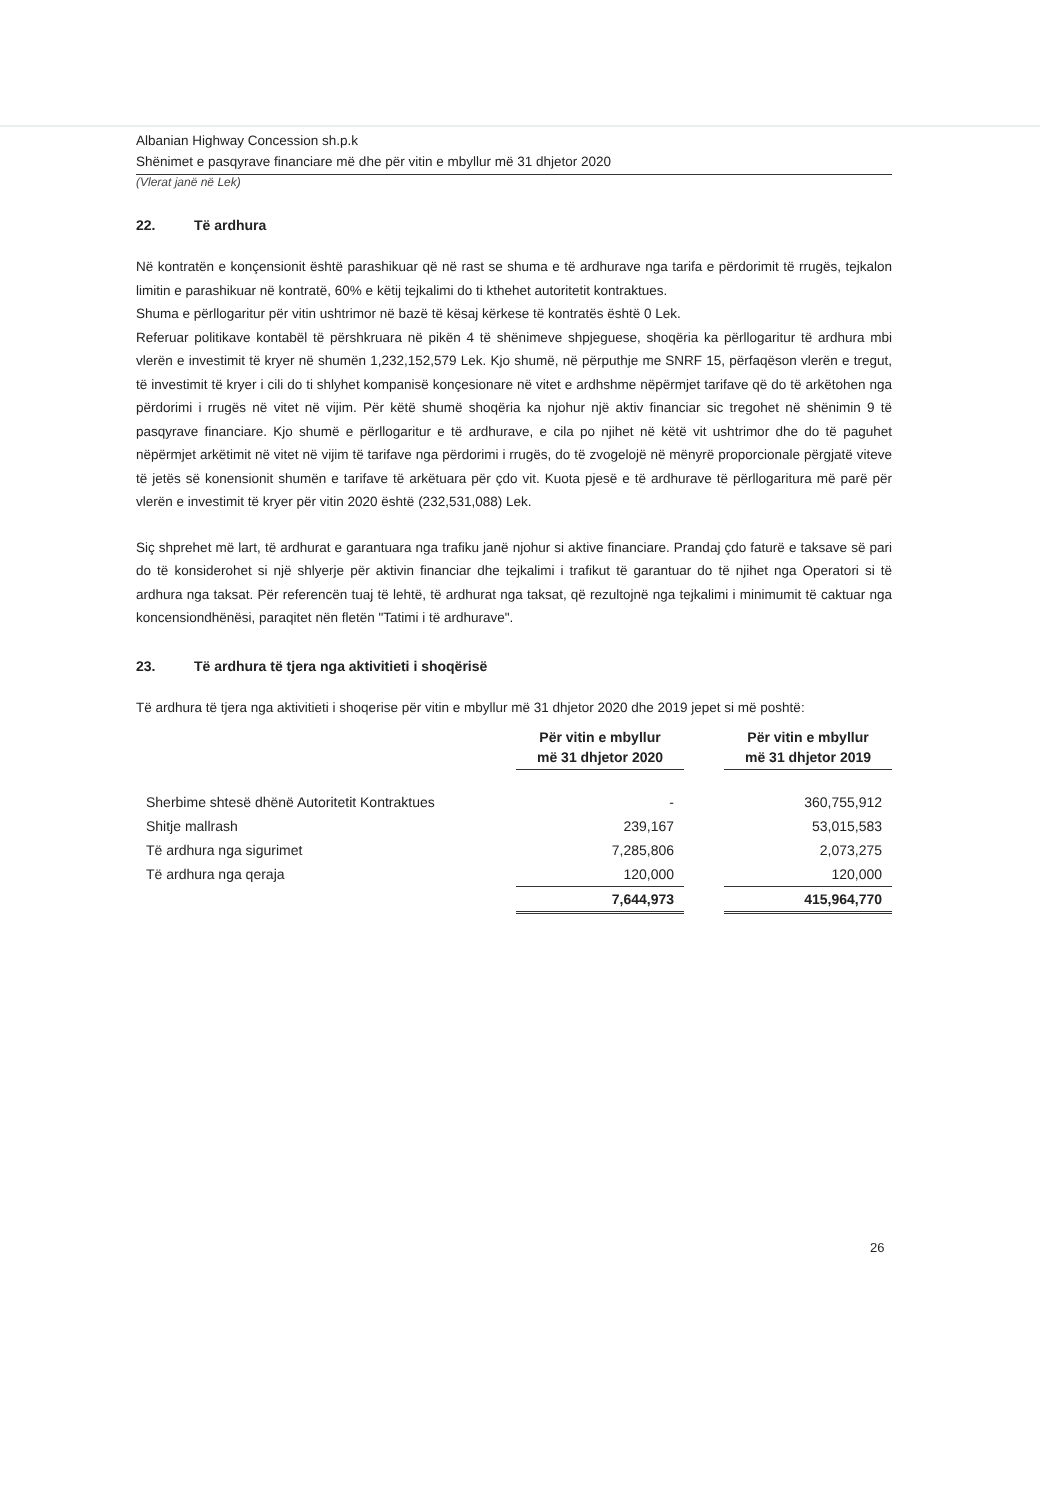Albanian Highway Concession sh.p.k
Shënimet e pasqyrave financiare më dhe për vitin e mbyllur më 31 dhjetor 2020
(Vlerat janë në Lek)
22. Të ardhura
Në kontratën e konçensionit është parashikuar që në rast se shuma e të ardhurave nga tarifa e përdorimit të rrugës, tejkalon limitin e parashikuar në kontratë, 60% e këtij tejkalimi do ti kthehet autoritetit kontraktues.
Shuma e përllogaritur për vitin ushtrimor në bazë të kësaj kërkese të kontratës është 0 Lek.
Referuar politikave kontabël të përshkruara në pikën 4 të shënimeve shpjeguese, shoqëria ka përllogaritur të ardhura mbi vlerën e investimit të kryer në shumën 1,232,152,579 Lek. Kjo shumë, në përputhje me SNRF 15, përfaqëson vlerën e tregut, të investimit të kryer i cili do ti shlyhet kompanisë konçesionare në vitet e ardhshme nëpërmjet tarifave që do të arkëtohen nga përdorimi i rrugës në vitet në vijim. Për këtë shumë shoqëria ka njohur një aktiv financiar sic tregohet në shënimin 9 të pasqyrave financiare. Kjo shumë e përllogaritur e të ardhurave, e cila po njihet në këtë vit ushtrimor dhe do të paguhet nëpërmjet arkëtimit në vitet në vijim të tarifave nga përdorimi i rrugës, do të zvogelojë në mënyrë proporcionale përgjatë viteve të jetës së konensionit shumën e tarifave të arkëtuara për çdo vit. Kuota pjesë e të ardhurave të përllogaritura më parë për vlerën e investimit të kryer për vitin 2020 është (232,531,088) Lek.
Siç shprehet më lart, të ardhurat e garantuara nga trafiku janë njohur si aktive financiare. Prandaj çdo faturë e taksave së pari do të konsiderohet si një shlyerje për aktivin financiar dhe tejkalimi i trafikut të garantuar do të njihet nga Operatori si të ardhura nga taksat. Për referencën tuaj të lehtë, të ardhurat nga taksat, që rezultojnë nga tejkalimi i minimumit të caktuar nga koncensiondhënësi, paraqitet nën fletën "Tatimi i të ardhurave".
23. Të ardhura të tjera nga aktivitieti i shoqërisë
Të ardhura të tjera nga aktivitieti i shoqerise për vitin e mbyllur më 31 dhjetor 2020 dhe 2019 jepet si më poshtë:
| | Për vitin e mbyllur më 31 dhjetor 2020 | | Për vitin e mbyllur më 31 dhjetor 2019 |
| Sherbime shtesë dhënë Autoritetit Kontraktues | - | | 360,755,912 |
| Shitje mallrash | 239,167 | | 53,015,583 |
| Të ardhura nga sigurimet | 7,285,806 | | 2,073,275 |
| Të ardhura nga qeraja | 120,000 | | 120,000 |
| | 7,644,973 | | 415,964,770 |
26